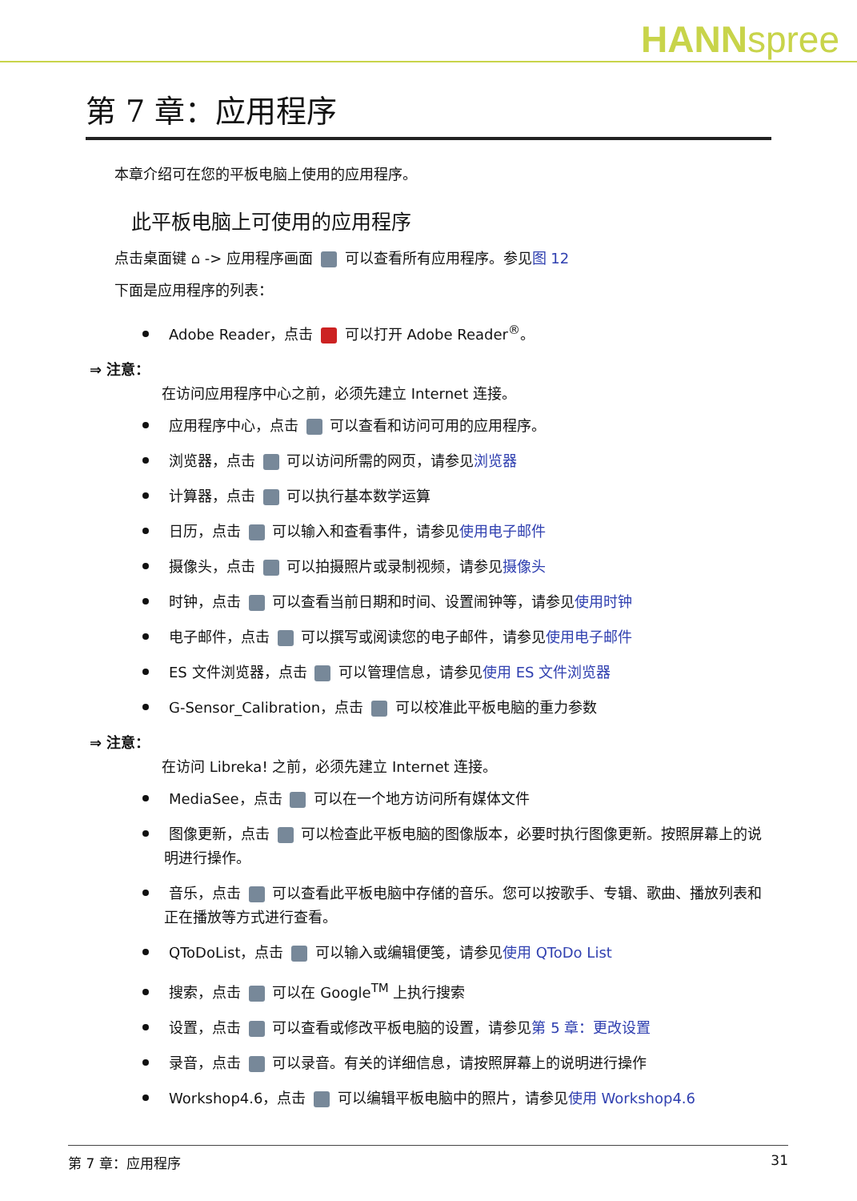HANNspree
第 7 章：应用程序
本章介绍可在您的平板电脑上使用的应用程序。
此平板电脑上可使用的应用程序
点击桌面键 ⌂ -> 应用程序画面 可以查看所有应用程序。参见图 12
下面是应用程序的列表：
Adobe Reader，点击 可以打开 Adobe Reader<sup>®</sup>。
⇒ 注意：
在访问应用程序中心之前，必须先建立 Internet 连接。
应用程序中心，点击 可以查看和访问可用的应用程序。
浏览器，点击 可以访问所需的网页，请参见浏览器
计算器，点击 可以执行基本数学运算
日历，点击 可以输入和查看事件，请参见使用电子邮件
摄像头，点击 可以拍摄照片或录制视频，请参见摄像头
时钟，点击 可以查看当前日期和时间、设置闹钟等，请参见使用时钟
电子邮件，点击 可以撰写或阅读您的电子邮件，请参见使用电子邮件
ES 文件浏览器，点击 可以管理信息，请参见使用 ES 文件浏览器
G-Sensor_Calibration，点击 可以校准此平板电脑的重力参数
⇒ 注意：
在访问 Libreka! 之前，必须先建立 Internet 连接。
MediaSee，点击 可以在一个地方访问所有媒体文件
图像更新，点击 可以检查此平板电脑的图像版本，必要时执行图像更新。按照屏幕上的说明进行操作。
音乐，点击 可以查看此平板电脑中存储的音乐。您可以按歌手、专辑、歌曲、播放列表和正在播放等方式进行查看。
QToDoList，点击 可以输入或编辑便笺，请参见使用 QToDo List
搜索，点击 可以在 Google<sup>TM</sup> 上执行搜索
设置，点击 可以查看或修改平板电脑的设置，请参见第 5 章：更改设置
录音，点击 可以录音。有关的详细信息，请按照屏幕上的说明进行操作
Workshop4.6，点击 可以编辑平板电脑中的照片，请参见使用 Workshop4.6
第 7 章：应用程序 31